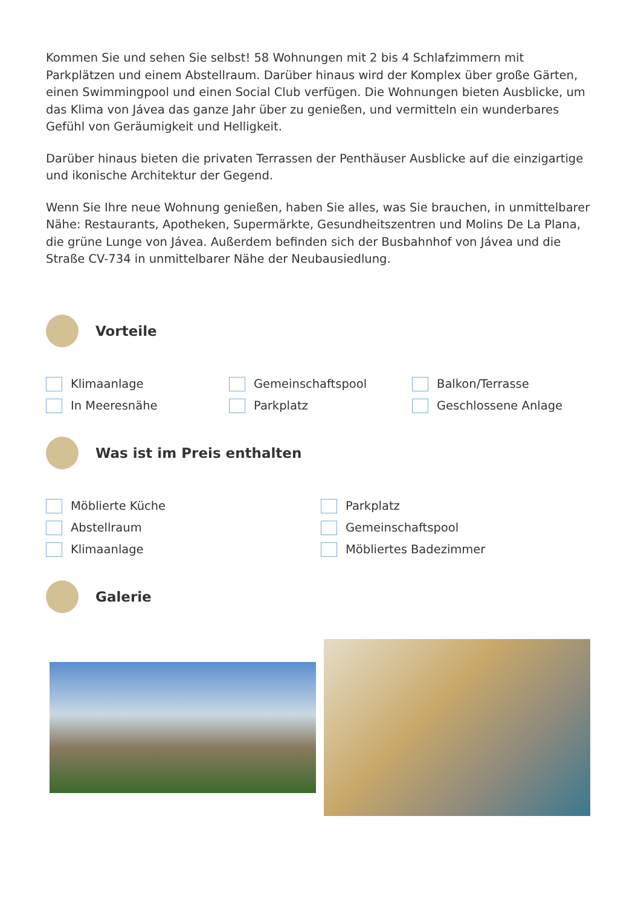Kommen Sie und sehen Sie selbst! 58 Wohnungen mit 2 bis 4 Schlafzimmern mit Parkplätzen und einem Abstellraum. Darüber hinaus wird der Komplex über große Gärten, einen Swimmingpool und einen Social Club verfügen. Die Wohnungen bieten Ausblicke, um das Klima von Jávea das ganze Jahr über zu genießen, und vermitteln ein wunderbares Gefühl von Geräumigkeit und Helligkeit.
Darüber hinaus bieten die privaten Terrassen der Penthäuser Ausblicke auf die einzigartige und ikonische Architektur der Gegend.
Wenn Sie Ihre neue Wohnung genießen, haben Sie alles, was Sie brauchen, in unmittelbarer Nähe: Restaurants, Apotheken, Supermärkte, Gesundheitszentren und Molins De La Plana, die grüne Lunge von Jávea. Außerdem befinden sich der Busbahnhof von Jávea und die Straße CV-734 in unmittelbarer Nähe der Neubausiedlung.
Vorteile
Klimaanlage
Gemeinschaftspool
Balkon/Terrasse
In Meeresnähe
Parkplatz
Geschlossene Anlage
Was ist im Preis enthalten
Möblierte Küche
Parkplatz
Abstellraum
Gemeinschaftspool
Klimaanlage
Möbliertes Badezimmer
Galerie